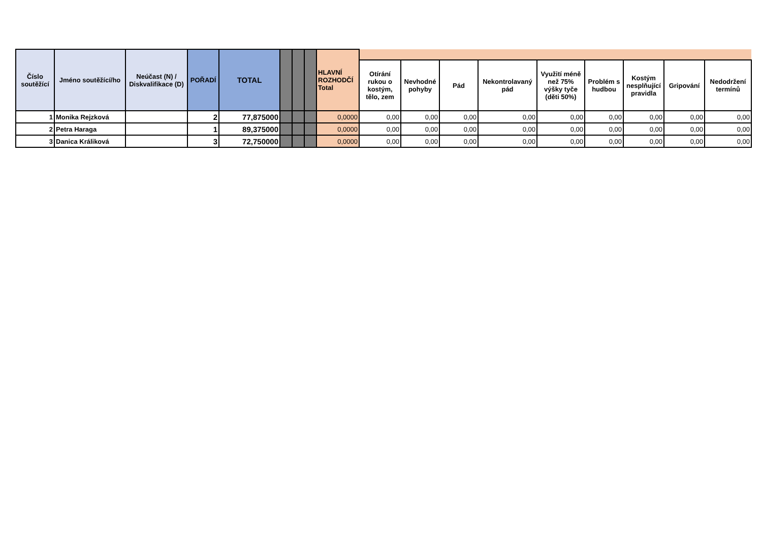| Číslo soutěžící | Jméno soutěžící/ho | Neúčast (N) / Diskvalifikace (D) | POŘADÍ | TOTAL | | | | HLAVNÍ ROZHODČÍ Total | | | | | | | | | |
| --- | --- | --- | --- | --- | --- | --- | --- | --- | --- | --- | --- | --- | --- | --- | --- | --- | --- |
| | | | | | | | | | Otírání rukou o kostým, tělo, zem | Nevhodné pohyby | Pád | Nekontrolavaný pád | Využití méně než 75% výšky tyče (děti 50%) | Problém s hudbou | Kostým nesplňující pravidla | Gripování | Nedodržení termínů |
| 1 | Monika Rejzková | | 2 | 77,875000 | | | | 0,0000 | 0,00 | 0,00 | 0,00 | 0,00 | 0,00 | 0,00 | 0,00 | 0,00 | 0,00 |
| 2 | Petra Haraga | | 1 | 89,375000 | | | | 0,0000 | 0,00 | 0,00 | 0,00 | 0,00 | 0,00 | 0,00 | 0,00 | 0,00 | 0,00 |
| 3 | Danica Králiková | | 3 | 72,750000 | | | | 0,0000 | 0,00 | 0,00 | 0,00 | 0,00 | 0,00 | 0,00 | 0,00 | 0,00 | 0,00 |